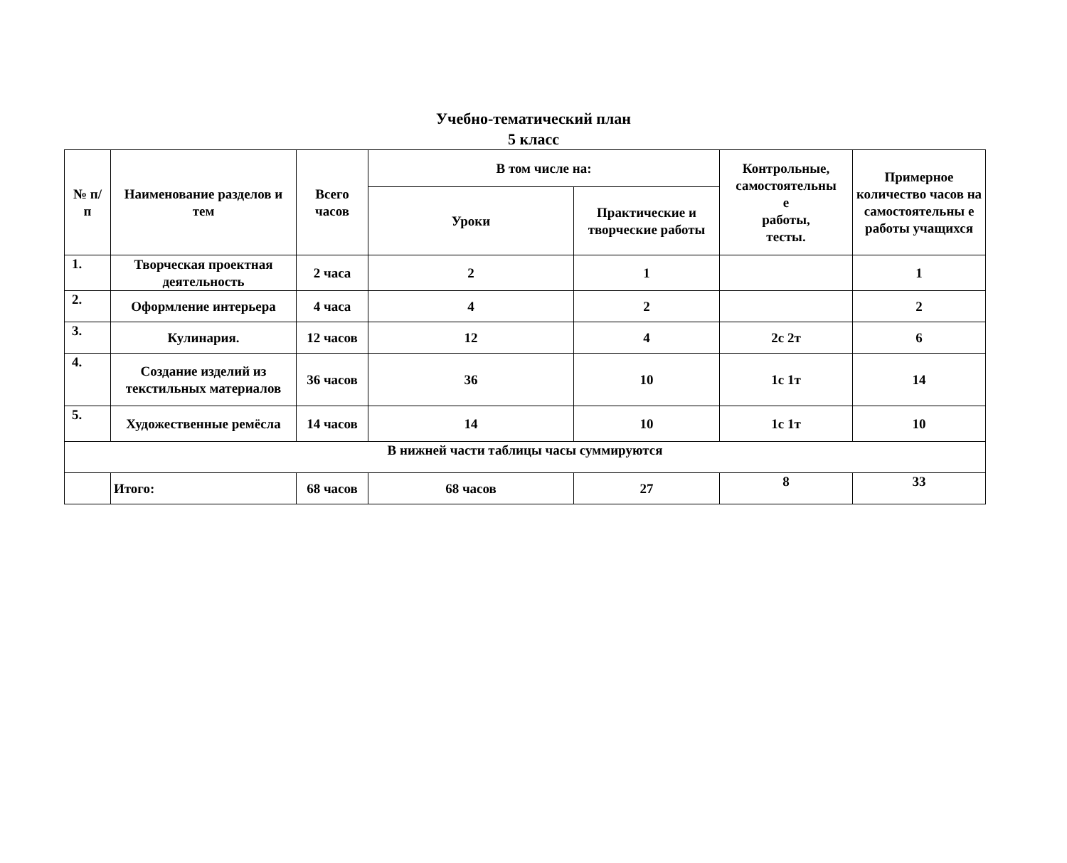Учебно-тематический план
5 класс
| № п/ п | Наименование разделов и тем | Всего часов | В том числе на: | | Контрольные, самостоятельны е работы, тесты. | Примерное количество часов на самостоятельны е работы учащихся |
| --- | --- | --- | --- | --- | --- | --- |
| | | | Уроки | Практические и творческие работы | | |
| 1. | Творческая проектная деятельность | 2 часа | 2 | 1 | | 1 |
| 2. | Оформление интерьера | 4 часа | 4 | 2 | | 2 |
| 3. | Кулинария. | 12 часов | 12 | 4 | 2с 2т | 6 |
| 4. | Создание изделий из текстильных материалов | 36 часов | 36 | 10 | 1с 1т | 14 |
| 5. | Художественные ремёсла | 14 часов | 14 | 10 | 1с 1т | 10 |
| В нижней части таблицы часы суммируются | | | | | | |
| | Итого: | 68 часов | 68 часов | 27 | 8 | 33 |